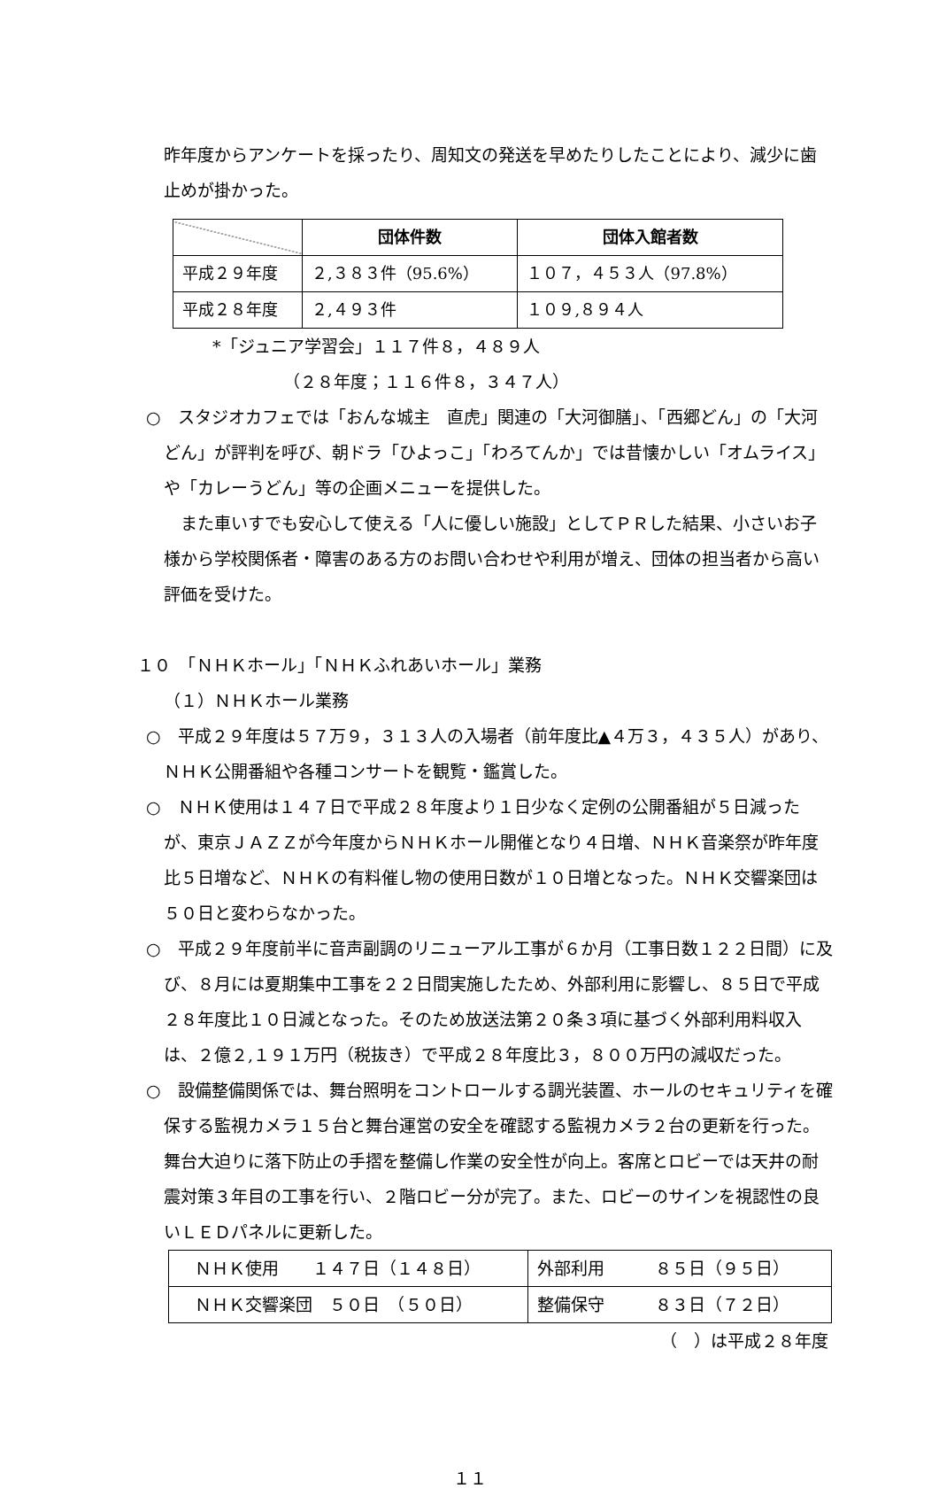昨年度からアンケートを採ったり、周知文の発送を早めたりしたことにより、減少に歯止めが掛かった。
| | 団体件数 | 団体入館者数 |
| 平成２９年度 | ２,３８３件（95.6%） | １０７，４５３人（97.8%） |
| 平成２８年度 | ２,４９３件 | １０９,８９４人 |
*「ジュニア学習会」１１７件８，４８９人
（２８年度；１１６件８，３４７人）
○　スタジオカフェでは「おんな城主　直虎」関連の「大河御膳」、「西郷どん」の「大河どん」が評判を呼び、朝ドラ「ひよっこ」「わろてんか」では昔懐かしい「オムライス」や「カレーうどん」等の企画メニューを提供した。
　また車いすでも安心して使える「人に優しい施設」としてＰＲした結果、小さいお子様から学校関係者・障害のある方のお問い合わせや利用が増え、団体の担当者から高い評価を受けた。
１０　「ＮＨＫホール」「ＮＨＫふれあいホール」業務
（１）ＮＨＫホール業務
○　平成２９年度は５７万９，３１３人の入場者（前年度比▲４万３，４３５人）があり、ＮＨＫ公開番組や各種コンサートを観覧・鑑賞した。
○　ＮＨＫ使用は１４７日で平成２８年度より１日少なく定例の公開番組が５日減ったが、東京ＪＡＺＺが今年度からＮＨＫホール開催となり４日増、ＮＨＫ音楽祭が昨年度比５日増など、ＮＨＫの有料催し物の使用日数が１０日増となった。ＮＨＫ交響楽団は５０日と変わらなかった。
○　平成２９年度前半に音声副調のリニューアル工事が６か月（工事日数１２２日間）に及び、８月には夏期集中工事を２２日間実施したため、外部利用に影響し、８５日で平成２８年度比１０日減となった。そのため放送法第２０条３項に基づく外部利用料収入は、２億２,１９１万円（税抜き）で平成２８年度比３，８００万円の減収だった。
○　設備整備関係では、舞台照明をコントロールする調光装置、ホールのセキュリティを確保する監視カメラ１５台と舞台運営の安全を確認する監視カメラ２台の更新を行った。舞台大迫りに落下防止の手摺を整備し作業の安全性が向上。客席とロビーでは天井の耐震対策３年目の工事を行い、２階ロビー分が完了。また、ロビーのサインを視認性の良いＬＥＤパネルに更新した。
| ＮＨＫ使用 １４７日（１４８日） | 外部利用 ８５日（９５日） |
| ＮＨＫ交響楽団 ５０日 （５０日） | 整備保守 ８３日（７２日） |
（　）は平成２８年度
１１